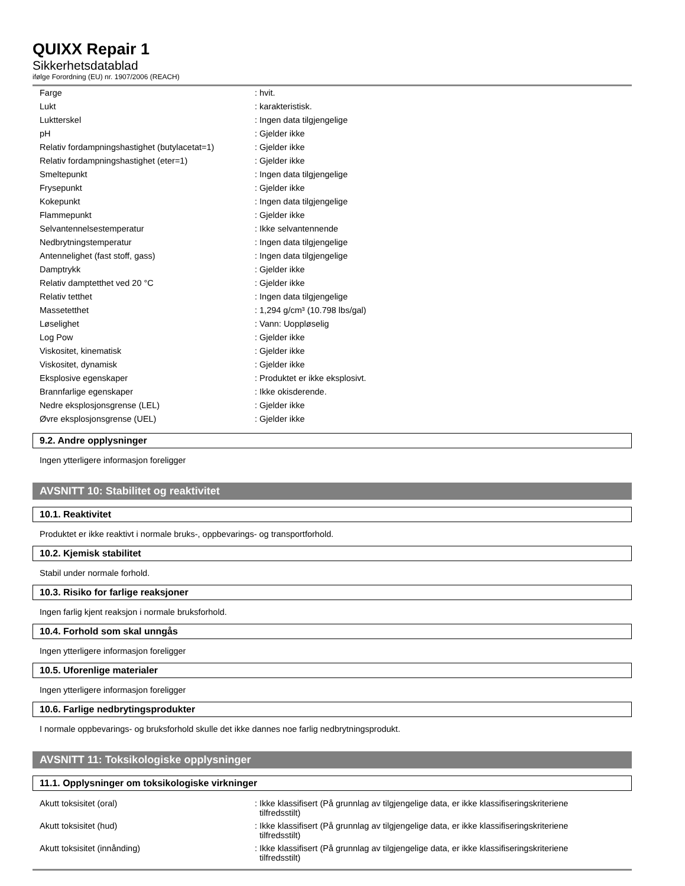QUIXX Repair 1
Sikkerhetsdatablad
ifølge Forordning (EU) nr. 1907/2006 (REACH)
| Farge | : hvit. |
| Lukt | : karakteristisk. |
| Luktterskel | : Ingen data tilgjengelige |
| pH | : Gjelder ikke |
| Relativ fordampningshastighet (butylacetat=1) | : Gjelder ikke |
| Relativ fordampningshastighet (eter=1) | : Gjelder ikke |
| Smeltepunkt | : Ingen data tilgjengelige |
| Frysepunkt | : Gjelder ikke |
| Kokepunkt | : Ingen data tilgjengelige |
| Flammepunkt | : Gjelder ikke |
| Selvantennelsestemperatur | : Ikke selvantennende |
| Nedbrytningstemperatur | : Ingen data tilgjengelige |
| Antennelighet (fast stoff, gass) | : Ingen data tilgjengelige |
| Damptrykk | : Gjelder ikke |
| Relativ damptetthet ved 20 °C | : Gjelder ikke |
| Relativ tetthet | : Ingen data tilgjengelige |
| Massetetthet | : 1,294 g/cm³ (10.798 lbs/gal) |
| Løselighet | : Vann: Uoppløselig |
| Log Pow | : Gjelder ikke |
| Viskositet, kinematisk | : Gjelder ikke |
| Viskositet, dynamisk | : Gjelder ikke |
| Eksplosive egenskaper | : Produktet er ikke eksplosivt. |
| Brannfarlige egenskaper | : Ikke okisderende. |
| Nedre eksplosjonsgrense (LEL) | : Gjelder ikke |
| Øvre eksplosjonsgrense (UEL) | : Gjelder ikke |
9.2. Andre opplysninger
Ingen ytterligere informasjon foreligger
AVSNITT 10: Stabilitet og reaktivitet
10.1. Reaktivitet
Produktet er ikke reaktivt i normale bruks-, oppbevarings- og transportforhold.
10.2. Kjemisk stabilitet
Stabil under normale forhold.
10.3. Risiko for farlige reaksjoner
Ingen farlig kjent reaksjon i normale bruksforhold.
10.4. Forhold som skal unngås
Ingen ytterligere informasjon foreligger
10.5. Uforenlige materialer
Ingen ytterligere informasjon foreligger
10.6. Farlige nedbrytingsprodukter
I normale oppbevarings- og bruksforhold skulle det ikke dannes noe farlig nedbrytningsprodukt.
AVSNITT 11: Toksikologiske opplysninger
11.1. Opplysninger om toksikologiske virkninger
| Akutt toksisitet (oral) | : Ikke klassifisert (På grunnlag av tilgjengelige data, er ikke klassifiseringskriteriene tilfredsstilt) |
| Akutt toksisitet (hud) | : Ikke klassifisert (På grunnlag av tilgjengelige data, er ikke klassifiseringskriteriene tilfredsstilt) |
| Akutt toksisitet (innånding) | : Ikke klassifisert (På grunnlag av tilgjengelige data, er ikke klassifiseringskriteriene tilfredsstilt) |